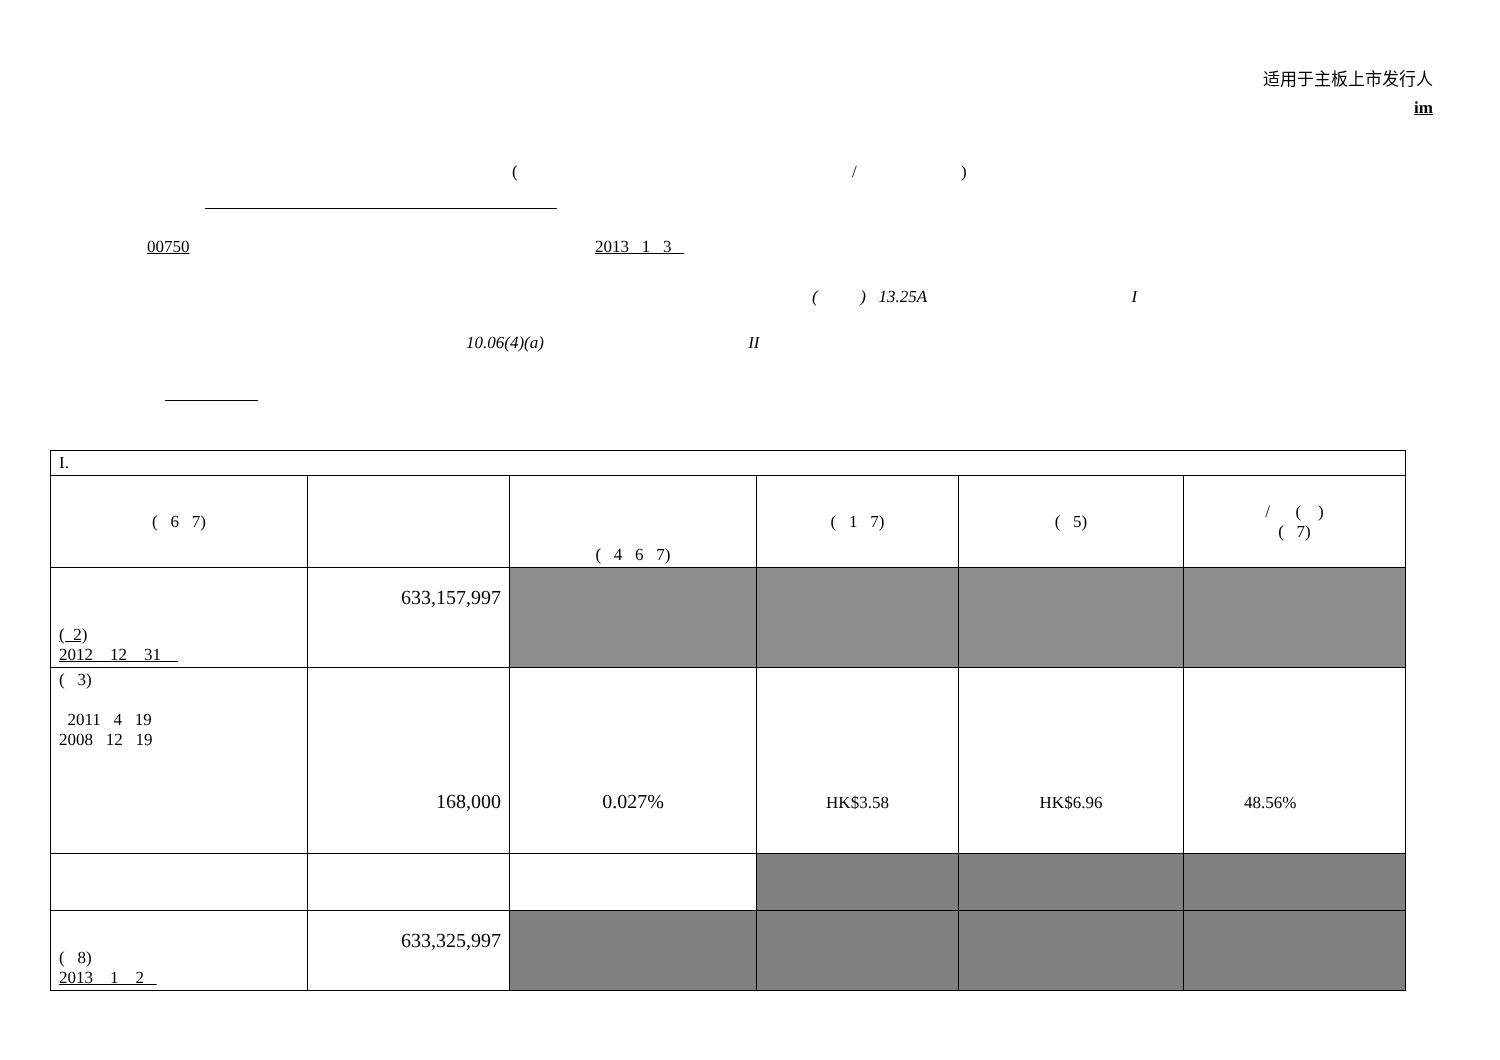适用于主板上市发行人
im
( / )
00750 2013 1 3
( ) 13.25A I
10.06(4)(a) II
| I. | | | | | |
| ( 6 7) | | ( 4 6 7) | ( 1 7) | ( 5) | / ( ) ( 7) |
| ( 2) 2012 12 31 | 633,157,997 | | | | |
| ( 3) 2011 4 19 2008 12 19 | 168,000 | 0.027% | HK$3.58 | HK$6.96 | 48.56% |
| ( 8) 2013 1 2 | 633,325,997 | | | | |